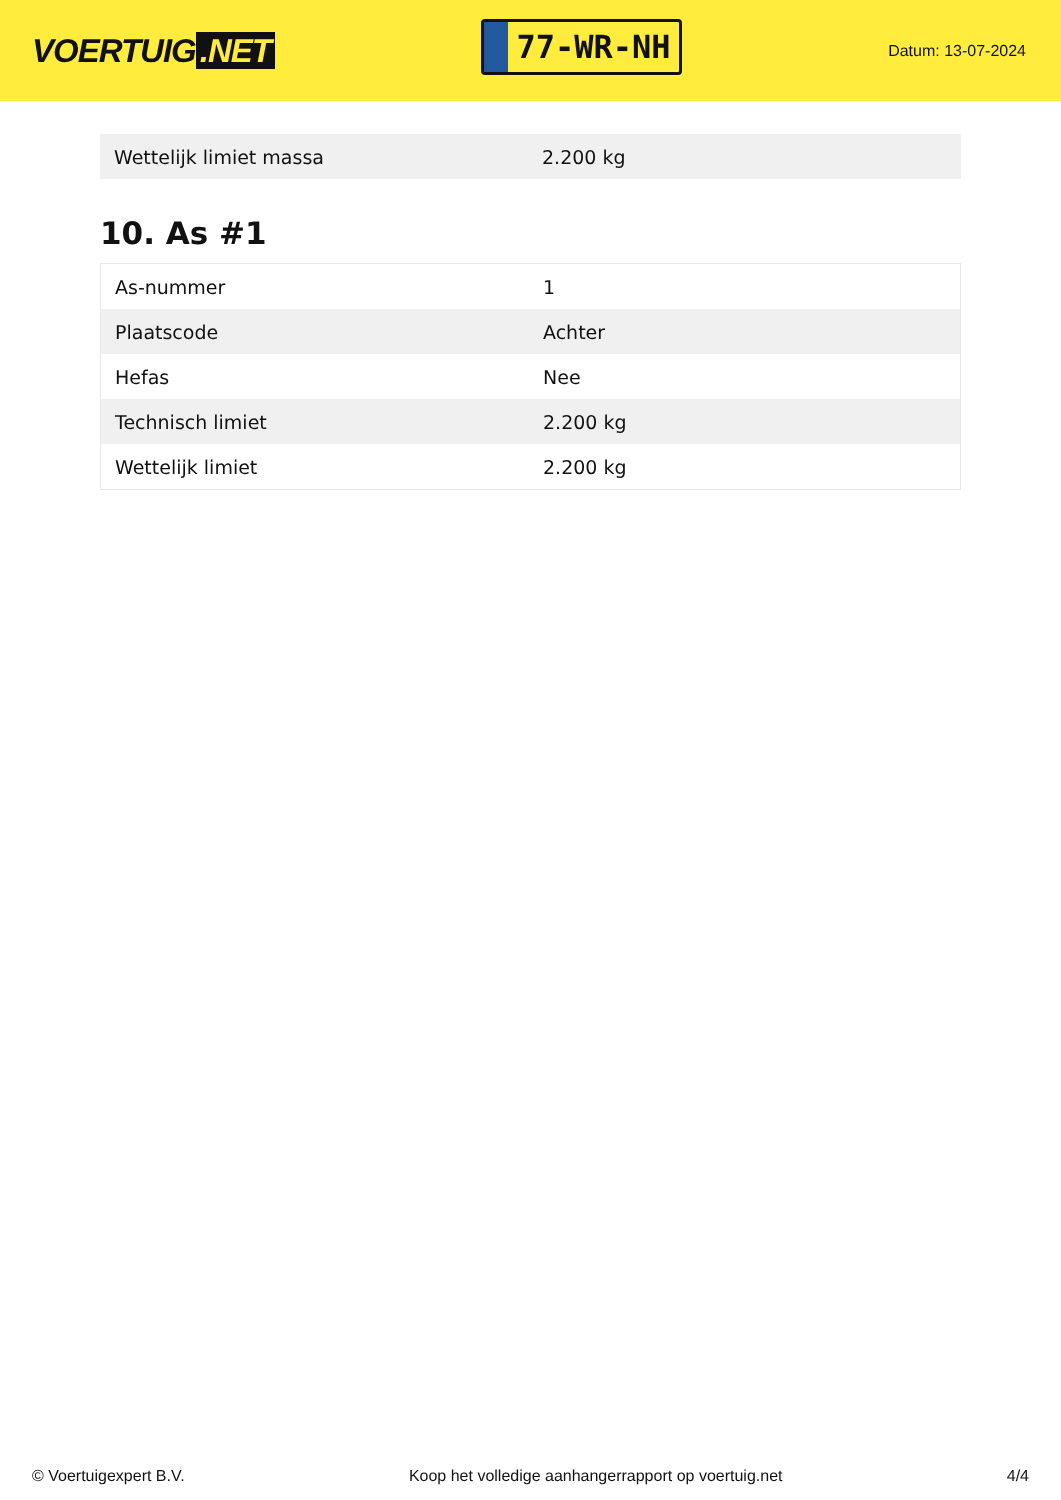VOERTUIG.NET
77-WR-NH
Datum: 13-07-2024
| Wettelijk limiet massa | 2.200 kg |
10. As #1
| As-nummer | 1 |
| Plaatscode | Achter |
| Hefas | Nee |
| Technisch limiet | 2.200 kg |
| Wettelijk limiet | 2.200 kg |
© Voertuigexpert B.V. Koop het volledige aanhangerrapport op voertuig.net 4/4